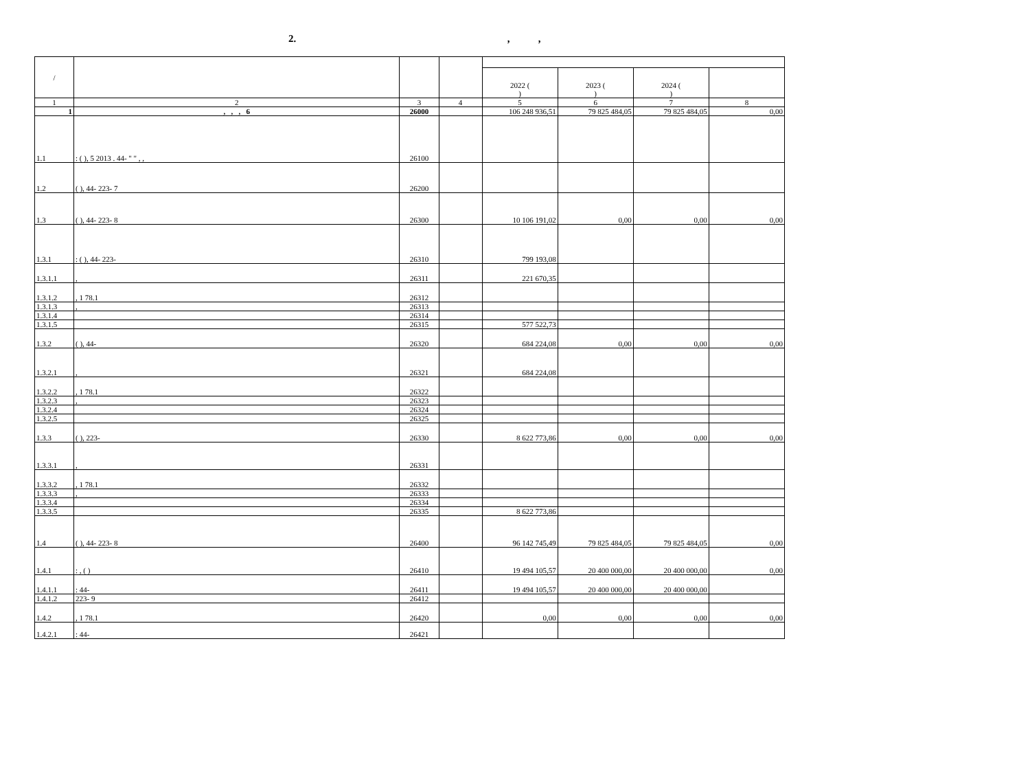2. , ,
| / | | | | | | | |
| --- | --- | --- | --- | --- | --- | --- | --- |
| | | | | 2022 ( ) | 2023 ( ) | 2024 ( ) | |
| 1 | 2 | 3 | 4 | 5 | 6 | 7 | 8 |
| 1 | , , , 6 | 26000 | | 106 248 936,51 | 79 825 484,05 | 79 825 484,05 | 0,00 |
| 1.1 | : ( ), 5 2013 . 44- " " , , | 26100 | | | | | |
| 1.2 | ( ), 44- 223- 7 | 26200 | | | | | |
| 1.3 | ( ), 44- 223- 8 | 26300 | | 10 106 191,02 | 0,00 | 0,00 | 0,00 |
| 1.3.1 | : ( ), 44- 223- | 26310 | | 799 193,08 | | | |
| 1.3.1.1 | , | 26311 | | 221 670,35 | | | |
| 1.3.1.2 | , 1 78.1 | 26312 | | | | | |
| 1.3.1.3 | , | 26313 | | | | | |
| 1.3.1.4 | | 26314 | | | | | |
| 1.3.1.5 | | 26315 | | 577 522,73 | | | |
| 1.3.2 | ( ), 44- | 26320 | | 684 224,08 | 0,00 | 0,00 | 0,00 |
| 1.3.2.1 | , | 26321 | | 684 224,08 | | | |
| 1.3.2.2 | , 1 78.1 | 26322 | | | | | |
| 1.3.2.3 | , | 26323 | | | | | |
| 1.3.2.4 | | 26324 | | | | | |
| 1.3.2.5 | | 26325 | | | | | |
| 1.3.3 | ( ), 223- | 26330 | | 8 622 773,86 | 0,00 | 0,00 | 0,00 |
| 1.3.3.1 | , | 26331 | | | | | |
| 1.3.3.2 | , 1 78.1 | 26332 | | | | | |
| 1.3.3.3 | , | 26333 | | | | | |
| 1.3.3.4 | | 26334 | | | | | |
| 1.3.3.5 | | 26335 | | 8 622 773,86 | | | |
| 1.4 | ( ), 44- 223- 8 | 26400 | | 96 142 745,49 | 79 825 484,05 | 79 825 484,05 | 0,00 |
| 1.4.1 | : , ( ) | 26410 | | 19 494 105,57 | 20 400 000,00 | 20 400 000,00 | 0,00 |
| 1.4.1.1 | : 44- | 26411 | | 19 494 105,57 | 20 400 000,00 | 20 400 000,00 | |
| 1.4.1.2 | 223- 9 | 26412 | | | | | |
| 1.4.2 | , 1 78.1 | 26420 | | 0,00 | 0,00 | 0,00 | 0,00 |
| 1.4.2.1 | : 44- | 26421 | | | | | |